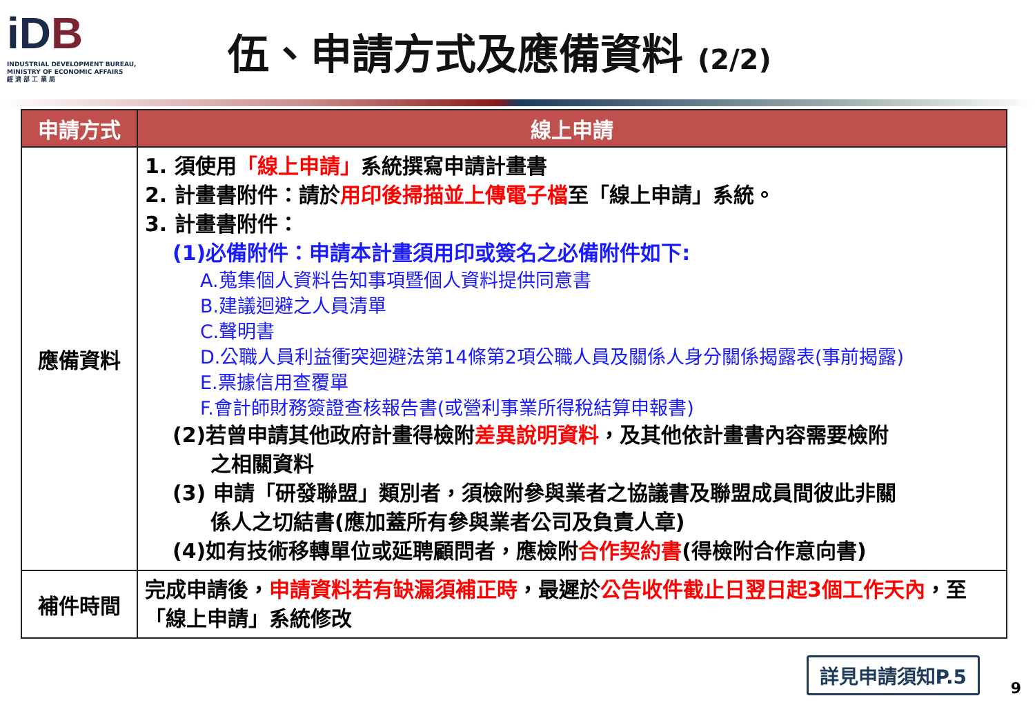iDB
INDUSTRIAL DEVELOPMENT BUREAU,
MINISTRY OF ECONOMIC AFFAIRS
經 濟 部 工 業 局
伍、申請方式及應備資料 (2/2)
| 申請方式 | 線上申請 |
| --- | --- |
| 應備資料 | 1. 須使用 「線上申請」 系統撰寫申請計畫書 2. 計畫書附件：請於 用印後掃描並上傳電子檔 至「線上申請」系統。 3. 計畫書附件： (1)必備附件：申請本計畫須用印或簽名之必備附件如下: A.蒐集個人資料告知事項暨個人資料提供同意書 B.建議迴避之人員清單 C.聲明書 D.公職人員利益衝突迴避法第14條第2項公職人員及關係人身分關係揭露表(事前揭露) E.票據信用查覆單 F.會計師財務簽證查核報告書(或營利事業所得稅結算申報書) (2)若曾申請其他政府計畫得檢附 差異說明資料 ，及其他依計畫書內容需要檢附 之相關資料 (3) 申請「研發聯盟」類別者，須檢附參與業者之協議書及聯盟成員間彼此非關 係人之切結書(應加蓋所有參與業者公司及負責人章) (4)如有技術移轉單位或延聘顧問者，應檢附 合作契約書 (得檢附合作意向書) |
| 補件時間 | 完成申請後， 申請資料若有缺漏須補正時 ，最遲於 公告收件截止日翌日起3個工作天內 ，至「線上申請」系統修改 |
詳見申請須知P.5
9